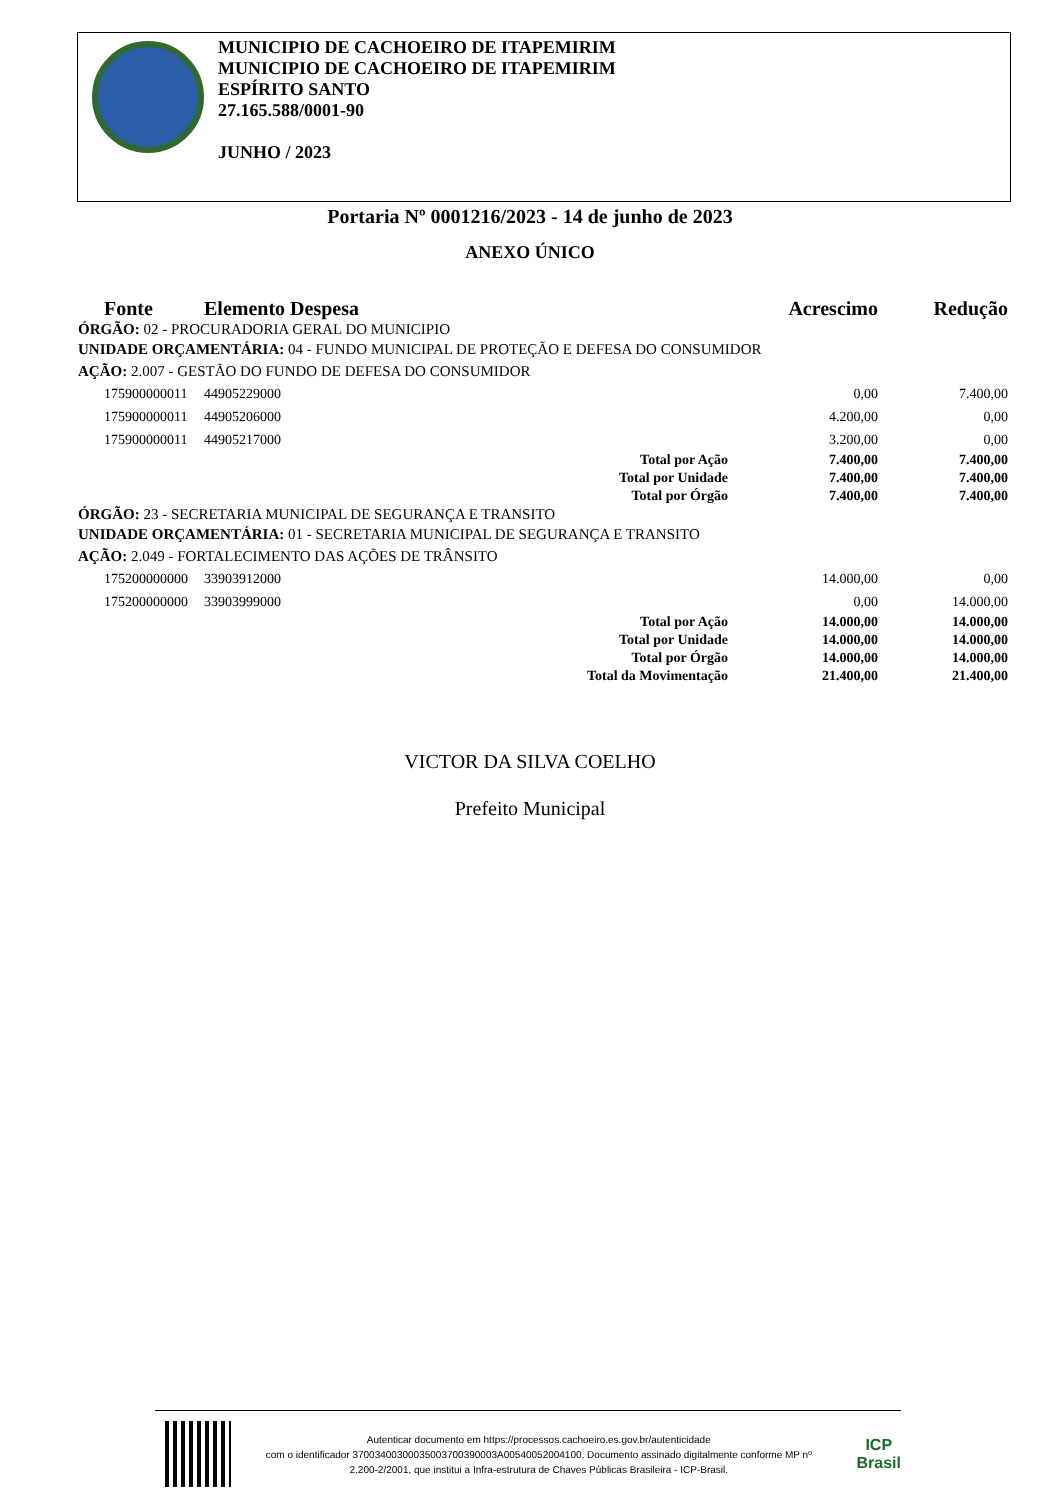MUNICIPIO DE CACHOEIRO DE ITAPEMIRIM
MUNICIPIO DE CACHOEIRO DE ITAPEMIRIM
ESPÍRITO SANTO
27.165.588/0001-90
JUNHO / 2023
Portaria Nº 0001216/2023 - 14 de junho de 2023
ANEXO ÚNICO
| Fonte | Elemento Despesa | Acrescimo | Redução |
| --- | --- | --- | --- |
| ÓRGÃO: 02 - PROCURADORIA GERAL DO MUNICIPIO | | | |
| UNIDADE ORÇAMENTÁRIA: 04 - FUNDO MUNICIPAL DE PROTEÇÃO E DEFESA DO CONSUMIDOR | | | |
| AÇÃO: 2.007 - GESTÃO DO FUNDO DE DEFESA DO CONSUMIDOR | | | |
| 175900000011 | 44905229000 | 0,00 | 7.400,00 |
| 175900000011 | 44905206000 | 4.200,00 | 0,00 |
| 175900000011 | 44905217000 | 3.200,00 | 0,00 |
| Total por Ação | | 7.400,00 | 7.400,00 |
| Total por Unidade | | 7.400,00 | 7.400,00 |
| Total por Órgão | | 7.400,00 | 7.400,00 |
| ÓRGÃO: 23 - SECRETARIA MUNICIPAL DE SEGURANÇA E TRANSITO | | | |
| UNIDADE ORÇAMENTÁRIA: 01 - SECRETARIA MUNICIPAL DE SEGURANÇA E TRANSITO | | | |
| AÇÃO: 2.049 - FORTALECIMENTO DAS AÇÕES DE TRÂNSITO | | | |
| 175200000000 | 33903912000 | 14.000,00 | 0,00 |
| 175200000000 | 33903999000 | 0,00 | 14.000,00 |
| Total por Ação | | 14.000,00 | 14.000,00 |
| Total por Unidade | | 14.000,00 | 14.000,00 |
| Total por Órgão | | 14.000,00 | 14.000,00 |
| Total da Movimentação | | 21.400,00 | 21.400,00 |
VICTOR DA SILVA COELHO
Prefeito Municipal
Autenticar documento em https://processos.cachoeiro.es.gov.br/autenticidade
com o identificador 37003400300035003700390003A00540052004100, Documento assinado digitalmente conforme MP nº 2.200-2/2001, que institui a Infra-estrutura de Chaves Públicas Brasileira - ICP-Brasil.
ICP
Brasil